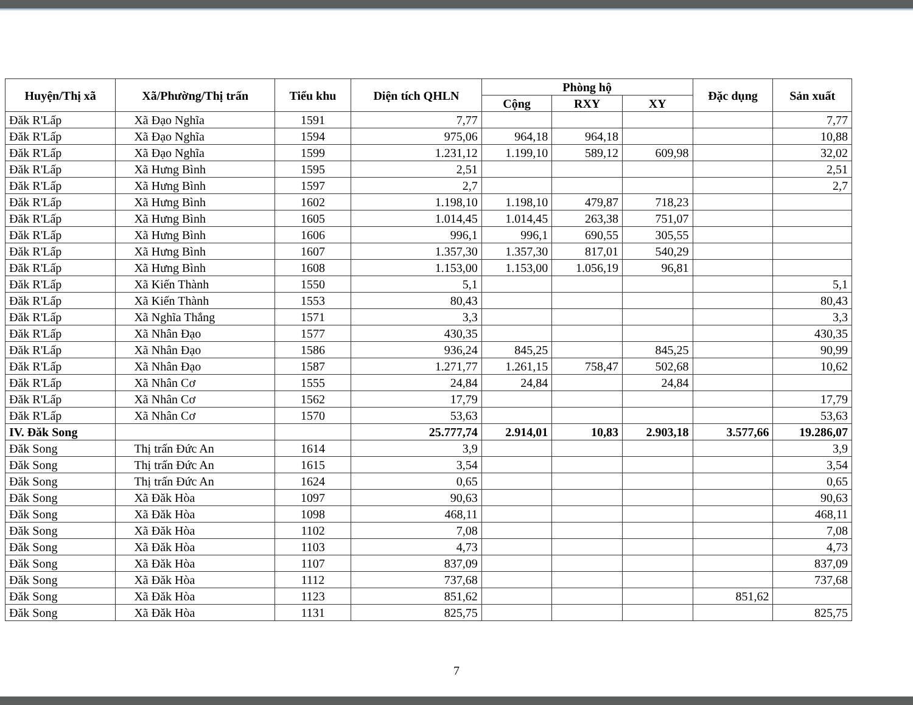| Huyện/Thị xã | Xã/Phường/Thị trấn | Tiểu khu | Diện tích QHLN | Phòng hộ | | | Đặc dụng | Sản xuất |
| --- | --- | --- | --- | --- | --- | --- | --- | --- |
| | | | | Cộng | RXY | XY | | |
| Đăk R'Lấp | Xã Đạo Nghĩa | 1591 | 7,77 | | | | | 7,77 |
| Đăk R'Lấp | Xã Đạo Nghĩa | 1594 | 975,06 | 964,18 | 964,18 | | | 10,88 |
| Đăk R'Lấp | Xã Đạo Nghĩa | 1599 | 1.231,12 | 1.199,10 | 589,12 | 609,98 | | 32,02 |
| Đăk R'Lấp | Xã Hưng Bình | 1595 | 2,51 | | | | | 2,51 |
| Đăk R'Lấp | Xã Hưng Bình | 1597 | 2,7 | | | | | 2,7 |
| Đăk R'Lấp | Xã Hưng Bình | 1602 | 1.198,10 | 1.198,10 | 479,87 | 718,23 | | |
| Đăk R'Lấp | Xã Hưng Bình | 1605 | 1.014,45 | 1.014,45 | 263,38 | 751,07 | | |
| Đăk R'Lấp | Xã Hưng Bình | 1606 | 996,1 | 996,1 | 690,55 | 305,55 | | |
| Đăk R'Lấp | Xã Hưng Bình | 1607 | 1.357,30 | 1.357,30 | 817,01 | 540,29 | | |
| Đăk R'Lấp | Xã Hưng Bình | 1608 | 1.153,00 | 1.153,00 | 1.056,19 | 96,81 | | |
| Đăk R'Lấp | Xã Kiến Thành | 1550 | 5,1 | | | | | 5,1 |
| Đăk R'Lấp | Xã Kiến Thành | 1553 | 80,43 | | | | | 80,43 |
| Đăk R'Lấp | Xã Nghĩa Thắng | 1571 | 3,3 | | | | | 3,3 |
| Đăk R'Lấp | Xã Nhân Đạo | 1577 | 430,35 | | | | | 430,35 |
| Đăk R'Lấp | Xã Nhân Đạo | 1586 | 936,24 | 845,25 | | 845,25 | | 90,99 |
| Đăk R'Lấp | Xã Nhân Đạo | 1587 | 1.271,77 | 1.261,15 | 758,47 | 502,68 | | 10,62 |
| Đăk R'Lấp | Xã Nhân Cơ | 1555 | 24,84 | 24,84 | | 24,84 | | |
| Đăk R'Lấp | Xã Nhân Cơ | 1562 | 17,79 | | | | | 17,79 |
| Đăk R'Lấp | Xã Nhân Cơ | 1570 | 53,63 | | | | | 53,63 |
| IV. Đăk Song | | | 25.777,74 | 2.914,01 | 10,83 | 2.903,18 | 3.577,66 | 19.286,07 |
| Đăk Song | Thị trấn Đức An | 1614 | 3,9 | | | | | 3,9 |
| Đăk Song | Thị trấn Đức An | 1615 | 3,54 | | | | | 3,54 |
| Đăk Song | Thị trấn Đức An | 1624 | 0,65 | | | | | 0,65 |
| Đăk Song | Xã Đăk Hòa | 1097 | 90,63 | | | | | 90,63 |
| Đăk Song | Xã Đăk Hòa | 1098 | 468,11 | | | | | 468,11 |
| Đăk Song | Xã Đăk Hòa | 1102 | 7,08 | | | | | 7,08 |
| Đăk Song | Xã Đăk Hòa | 1103 | 4,73 | | | | | 4,73 |
| Đăk Song | Xã Đăk Hòa | 1107 | 837,09 | | | | | 837,09 |
| Đăk Song | Xã Đăk Hòa | 1112 | 737,68 | | | | | 737,68 |
| Đăk Song | Xã Đăk Hòa | 1123 | 851,62 | | | | 851,62 | |
| Đăk Song | Xã Đăk Hòa | 1131 | 825,75 | | | | | 825,75 |
7